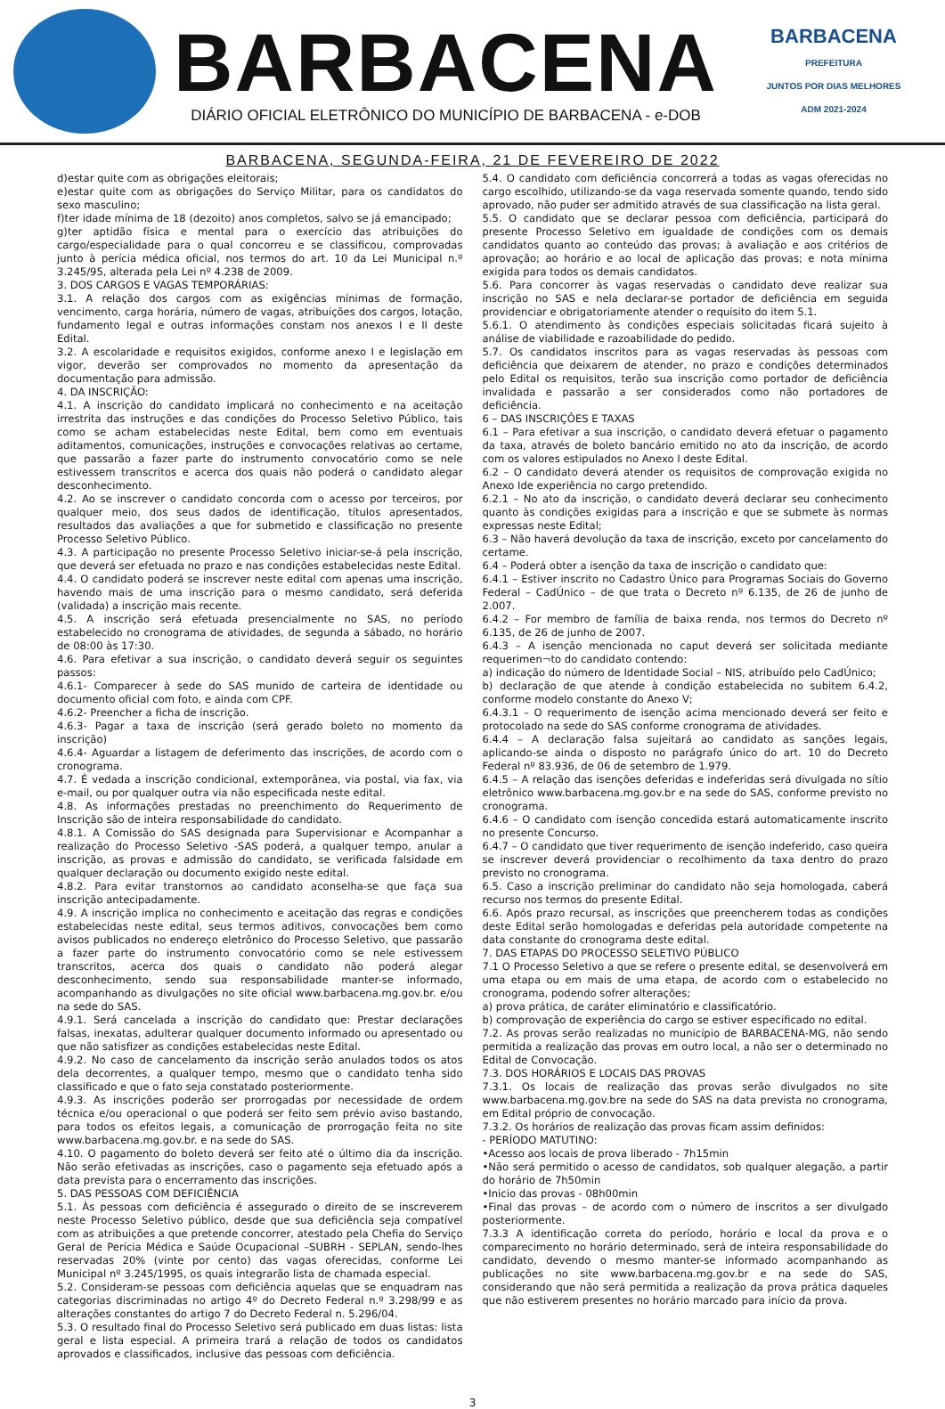BARBACENA
DIÁRIO OFICIAL ELETRÔNICO DO MUNICÍPIO DE BARBACENA - e-DOB
BARBACENA
PREFEITURA
JUNTOS POR DIAS MELHORES
ADM 2021-2024
BARBACENA, SEGUNDA-FEIRA, 21 DE FEVEREIRO DE 2022
d)estar quite com as obrigações eleitorais;
e)estar quite com as obrigações do Serviço Militar, para os candidatos do sexo masculino;
f)ter idade mínima de 18 (dezoito) anos completos, salvo se já emancipado;
g)ter aptidão física e mental para o exercício das atribuições do cargo/especialidade para o qual concorreu e se classificou, comprovadas junto à perícia médica oficial, nos termos do art. 10 da Lei Municipal n.º 3.245/95, alterada pela Lei nº 4.238 de 2009.
3. DOS CARGOS E VAGAS TEMPORÁRIAS:
3.1. A relação dos cargos com as exigências mínimas de formação, vencimento, carga horária, número de vagas, atribuições dos cargos, lotação, fundamento legal e outras informações constam nos anexos I e II deste Edital.
3.2. A escolaridade e requisitos exigidos, conforme anexo I e legislação em vigor, deverão ser comprovados no momento da apresentação da documentação para admissão.
4. DA INSCRIÇÃO:
4.1. A inscrição do candidato implicará no conhecimento e na aceitação irrestrita das instruções e das condições do Processo Seletivo Público, tais como se acham estabelecidas neste Edital, bem como em eventuais aditamentos, comunicações, instruções e convocações relativas ao certame, que passarão a fazer parte do instrumento convocatório como se nele estivessem transcritos e acerca dos quais não poderá o candidato alegar desconhecimento.
4.2. Ao se inscrever o candidato concorda com o acesso por terceiros, por qualquer meio, dos seus dados de identificação, títulos apresentados, resultados das avaliações a que for submetido e classificação no presente Processo Seletivo Público.
4.3. A participação no presente Processo Seletivo iniciar-se-á pela inscrição, que deverá ser efetuada no prazo e nas condições estabelecidas neste Edital.
4.4. O candidato poderá se inscrever neste edital com apenas uma inscrição, havendo mais de uma inscrição para o mesmo candidato, será deferida (validada) a inscrição mais recente.
4.5. A inscrição será efetuada presencialmente no SAS, no período estabelecido no cronograma de atividades, de segunda a sábado, no horário de 08:00 às 17:30.
4.6. Para efetivar a sua inscrição, o candidato deverá seguir os seguintes passos:
4.6.1- Comparecer à sede do SAS munido de carteira de identidade ou documento oficial com foto, e ainda com CPF.
4.6.2- Preencher a ficha de inscrição.
4.6.3- Pagar a taxa de inscrição (será gerado boleto no momento da inscrição)
4.6.4- Aguardar a listagem de deferimento das inscrições, de acordo com o cronograma.
4.7. É vedada a inscrição condicional, extemporânea, via postal, via fax, via e-mail, ou por qualquer outra via não especificada neste edital.
4.8. As informações prestadas no preenchimento do Requerimento de Inscrição são de inteira responsabilidade do candidato.
4.8.1. A Comissão do SAS designada para Supervisionar e Acompanhar a realização do Processo Seletivo -SAS poderá, a qualquer tempo, anular a inscrição, as provas e admissão do candidato, se verificada falsidade em qualquer declaração ou documento exigido neste edital.
4.8.2. Para evitar transtornos ao candidato aconselha-se que faça sua inscrição antecipadamente.
4.9. A inscrição implica no conhecimento e aceitação das regras e condições estabelecidas neste edital, seus termos aditivos, convocações bem como avisos publicados no endereço eletrônico do Processo Seletivo, que passarão a fazer parte do instrumento convocatório como se nele estivessem transcritos, acerca dos quais o candidato não poderá alegar desconhecimento, sendo sua responsabilidade manter-se informado, acompanhando as divulgações no site oficial www.barbacena.mg.gov.br. e/ou na sede do SAS.
4.9.1. Será cancelada a inscrição do candidato que: Prestar declarações falsas, inexatas, adulterar qualquer documento informado ou apresentado ou que não satisfizer as condições estabelecidas neste Edital.
4.9.2. No caso de cancelamento da inscrição serão anulados todos os atos dela decorrentes, a qualquer tempo, mesmo que o candidato tenha sido classificado e que o fato seja constatado posteriormente.
4.9.3. As inscrições poderão ser prorrogadas por necessidade de ordem técnica e/ou operacional o que poderá ser feito sem prévio aviso bastando, para todos os efeitos legais, a comunicação de prorrogação feita no site www.barbacena.mg.gov.br. e na sede do SAS.
4.10. O pagamento do boleto deverá ser feito até o último dia da inscrição. Não serão efetivadas as inscrições, caso o pagamento seja efetuado após a data prevista para o encerramento das inscrições.
5. DAS PESSOAS COM DEFICIÊNCIA
5.1. Às pessoas com deficiência é assegurado o direito de se inscreverem neste Processo Seletivo público, desde que sua deficiência seja compatível com as atribuições a que pretende concorrer, atestado pela Chefia do Serviço Geral de Perícia Médica e Saúde Ocupacional –SUBRH - SEPLAN, sendo-lhes reservadas 20% (vinte por cento) das vagas oferecidas, conforme Lei Municipal nº 3.245/1995, os quais integrarão lista de chamada especial.
5.2. Consideram-se pessoas com deficiência aquelas que se enquadram nas categorias discriminadas no artigo 4º do Decreto Federal n.º 3.298/99 e as alterações constantes do artigo 7 do Decreto Federal n. 5.296/04.
5.3. O resultado final do Processo Seletivo será publicado em duas listas: lista geral e lista especial. A primeira trará a relação de todos os candidatos aprovados e classificados, inclusive das pessoas com deficiência.
5.4. O candidato com deficiência concorrerá a todas as vagas oferecidas no cargo escolhido, utilizando-se da vaga reservada somente quando, tendo sido aprovado, não puder ser admitido através de sua classificação na lista geral.
5.5. O candidato que se declarar pessoa com deficiência, participará do presente Processo Seletivo em igualdade de condições com os demais candidatos quanto ao conteúdo das provas; à avaliação e aos critérios de aprovação; ao horário e ao local de aplicação das provas; e nota mínima exigida para todos os demais candidatos.
5.6. Para concorrer às vagas reservadas o candidato deve realizar sua inscrição no SAS e nela declarar-se portador de deficiência em seguida providenciar e obrigatoriamente atender o requisito do item 5.1.
5.6.1. O atendimento às condições especiais solicitadas ficará sujeito à análise de viabilidade e razoabilidade do pedido.
5.7. Os candidatos inscritos para as vagas reservadas às pessoas com deficiência que deixarem de atender, no prazo e condições determinados pelo Edital os requisitos, terão sua inscrição como portador de deficiência invalidada e passarão a ser considerados como não portadores de deficiência.
6 – DAS INSCRIÇÕES E TAXAS
6.1 – Para efetivar a sua inscrição, o candidato deverá efetuar o pagamento da taxa, através de boleto bancário emitido no ato da inscrição, de acordo com os valores estipulados no Anexo I deste Edital.
6.2 – O candidato deverá atender os requisitos de comprovação exigida no Anexo Ide experiência no cargo pretendido.
6.2.1 – No ato da inscrição, o candidato deverá declarar seu conhecimento quanto às condições exigidas para a inscrição e que se submete às normas expressas neste Edital;
6.3 – Não haverá devolução da taxa de inscrição, exceto por cancelamento do certame.
6.4 – Poderá obter a isenção da taxa de inscrição o candidato que:
6.4.1 – Estiver inscrito no Cadastro Único para Programas Sociais do Governo Federal – CadÚnico – de que trata o Decreto nº 6.135, de 26 de junho de 2.007.
6.4.2 – For membro de família de baixa renda, nos termos do Decreto nº 6.135, de 26 de junho de 2007.
6.4.3 – A isenção mencionada no caput deverá ser solicitada mediante requerimen¬to do candidato contendo:
a) indicação do número de Identidade Social – NIS, atribuído pelo CadÚnico;
b) declaração de que atende à condição estabelecida no subitem 6.4.2, conforme modelo constante do Anexo V;
6.4.3.1 – O requerimento de isenção acima mencionado deverá ser feito e protocolado na sede do SAS conforme cronograma de atividades.
6.4.4 – A declaração falsa sujeitará ao candidato as sanções legais, aplicando-se ainda o disposto no parágrafo único do art. 10 do Decreto Federal nº 83.936, de 06 de setembro de 1.979.
6.4.5 – A relação das isenções deferidas e indeferidas será divulgada no sítio eletrônico www.barbacena.mg.gov.br e na sede do SAS, conforme previsto no cronograma.
6.4.6 – O candidato com isenção concedida estará automaticamente inscrito no presente Concurso.
6.4.7 – O candidato que tiver requerimento de isenção indeferido, caso queira se inscrever deverá providenciar o recolhimento da taxa dentro do prazo previsto no cronograma.
6.5. Caso a inscrição preliminar do candidato não seja homologada, caberá recurso nos termos do presente Edital.
6.6. Após prazo recursal, as inscrições que preencherem todas as condições deste Edital serão homologadas e deferidas pela autoridade competente na data constante do cronograma deste edital.
7. DAS ETAPAS DO PROCESSO SELETIVO PÚBLICO
7.1 O Processo Seletivo a que se refere o presente edital, se desenvolverá em uma etapa ou em mais de uma etapa, de acordo com o estabelecido no cronograma, podendo sofrer alterações;
a) prova prática, de caráter eliminatório e classificatório.
b) comprovação de experiência do cargo se estiver especificado no edital.
7.2. As provas serão realizadas no município de BARBACENA-MG, não sendo permitida a realização das provas em outro local, a não ser o determinado no Edital de Convocação.
7.3. DOS HORÁRIOS E LOCAIS DAS PROVAS
7.3.1. Os locais de realização das provas serão divulgados no site www.barbacena.mg.gov.bre na sede do SAS na data prevista no cronograma, em Edital próprio de convocação.
7.3.2. Os horários de realização das provas ficam assim definidos:
- PERÍODO MATUTINO:
•Acesso aos locais de prova liberado - 7h15min
•Não será permitido o acesso de candidatos, sob qualquer alegação, a partir do horário de 7h50min
•Inicio das provas - 08h00min
•Final das provas – de acordo com o número de inscritos a ser divulgado posteriormente.
7.3.3 A identificação correta do período, horário e local da prova e o comparecimento no horário determinado, será de inteira responsabilidade do candidato, devendo o mesmo manter-se informado acompanhando as publicações no site www.barbacena.mg.gov.br e na sede do SAS, considerando que não será permitida a realização da prova prática daqueles que não estiverem presentes no horário marcado para início da prova.
3